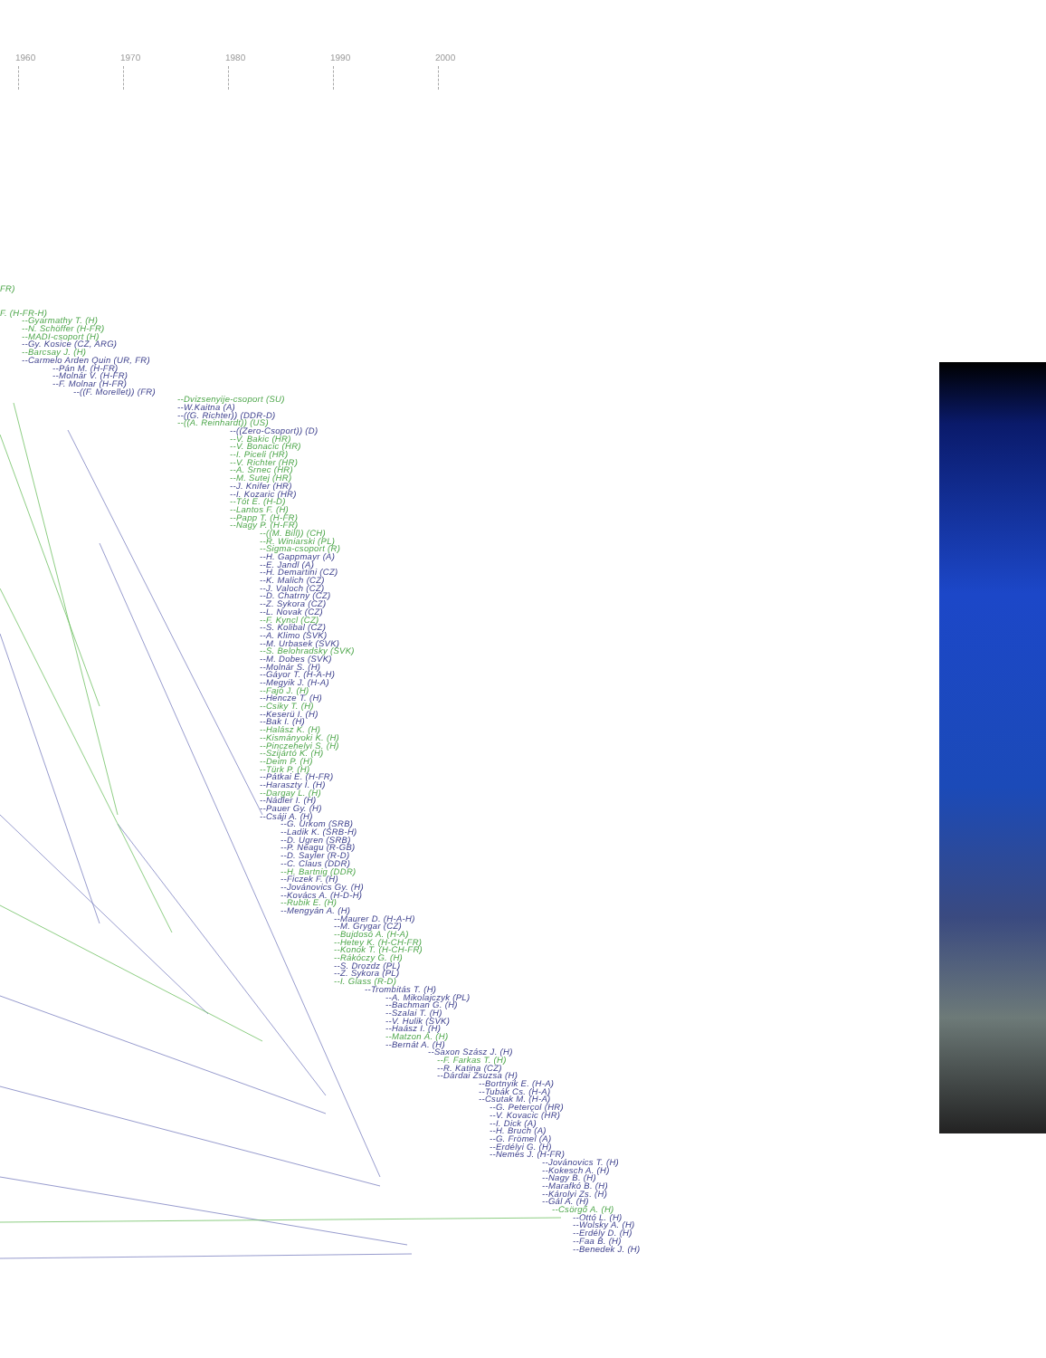1960 1970 1980 1990 2000
FR)
F. (H-FR-H)
--Gyarmathy T. (H)
--N. Schöffer (H-FR)
--MADI-csoport (H)
--Gy. Kosice (CZ, ARG)
--Barcsay J. (H)
--Carmelo Arden Quin (UR, FR)
--Pán M. (H-FR)
--Molnár V. (H-FR)
--F. Molnar (H-FR)
--((F. Morellet)) (FR)
--Dvizsenyije-csoport (SU)
--W.Kaitna (A)
--((G. Richter)) (DDR-D)
--((A. Reinhardt)) (US)
--((Zero-Csoport)) (D)
--V. Bakic (HR)
--V. Bonacic (HR)
--I. Piceli (HR)
--V. Richter (HR)
--A. Srnec (HR)
--M. Sutej (HR)
--J. Knifer (HR)
--I. Kozaric (HR)
--Tót E. (H-D)
--Lantos F. (H)
--Papp T. (H-FR)
--Nagy P. (H-FR)
--((M. Bill)) (CH)
--R. Winiarski (PL)
--Sigma-csoport (R)
--H. Gappmayr (A)
--E. Jandl (A)
--H. Demartini (CZ)
--K. Malich (CZ)
--J. Valoch (CZ)
--D. Chatrny (CZ)
--Z. Sykora (CZ)
--L. Novak (CZ)
--F. Kyncl (CZ)
--S. Kolibal (CZ)
--A. Klimo (SVK)
--M. Urbasek (SVK)
--S. Belohradsky (SVK)
--M. Dobes (SVK)
--Molnár S. (H)
--Gáyor T. (H-A-H)
--Megyik J. (H-A)
--Fajó J. (H)
--Hencze T. (H)
--Csiky T. (H)
--Keserü I. (H)
--Bak I. (H)
--Halász K. (H)
--Kismányoki K. (H)
--Pinczehelyi S. (H)
--Szijártó K. (H)
--Deim P. (H)
--Türk P. (H)
--Pátkai E. (H-FR)
--Haraszty I. (H)
--Dargay L. (H)
--Nádler I. (H)
--Pauer Gy. (H)
--Csáji A. (H)
--G. Urkom (SRB)
--Ladik K. (SRB-H)
--D. Ugren (SRB)
--P. Neagu (R-GB)
--D. Sayler (R-D)
--C. Claus (DDR)
--H. Bartnig (DDR)
--Ficzek F. (H)
--Jovánovics Gy. (H)
--Kovács A. (H-D-H)
--Rubik E. (H)
--Mengyán A. (H)
--Maurer D. (H-A-H)
--M. Grygar (CZ)
--Bujdosó A. (H-A)
--Hetey K. (H-CH-FR)
--Konok T. (H-CH-FR)
--Rákóczy G. (H)
--S. Drozdz (PL)
--Z. Sykora (PL)
--I. Glass (R-D)
--Trombitás T. (H)
--A. Mikolajczyk (PL)
--Bachman G. (H)
--Szalai T. (H)
--V. Hulik (SVK)
--Haász I. (H)
--Matzon Á. (H)
--Bernát A. (H)
--Saxon Szász J. (H)
--F. Farkas T. (H)
--R. Katina (CZ)
--Dárdai Zsuzsa (H)
--Bortnyik E. (H-A)
--Tubák Cs. (H-A)
--Csutak M. (H-A)
--G. Peterçol (HR)
--V. Kovacic (HR)
--I. Dick (A)
--H. Bruch (A)
--G. Frömel (A)
--Erdélyi G. (H)
--Nemes J. (H-FR)
--Jovánovics T. (H)
--Kokesch A. (H)
--Nagy B. (H)
--Marafkó B. (H)
--Károlyi Zs. (H)
--Gál A. (H)
--Csörgő A. (H)
--Ottó L. (H)
--Wolsky A. (H)
--Erdély D. (H)
--Faa B. (H)
--Benedek J. (H)